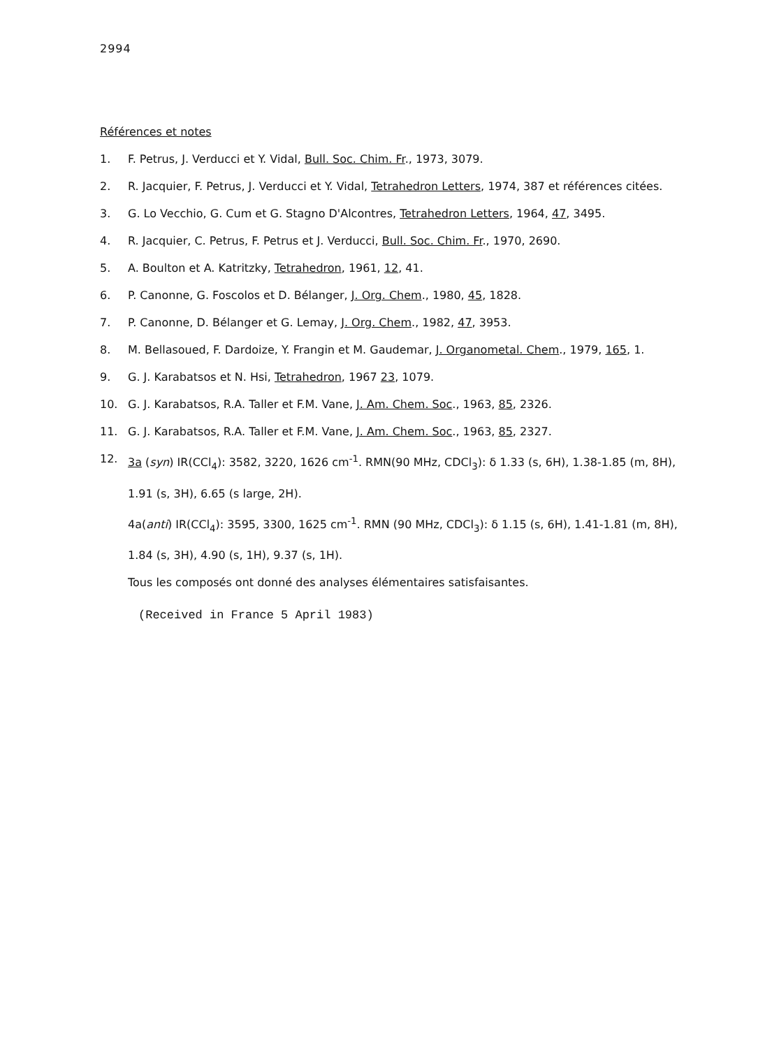2994
Références et notes
1. F. Petrus, J. Verducci et Y. Vidal, Bull. Soc. Chim. Fr., 1973, 3079.
2. R. Jacquier, F. Petrus, J. Verducci et Y. Vidal, Tetrahedron Letters, 1974, 387 et références citées.
3. G. Lo Vecchio, G. Cum et G. Stagno D'Alcontres, Tetrahedron Letters, 1964, 47, 3495.
4. R. Jacquier, C. Petrus, F. Petrus et J. Verducci, Bull. Soc. Chim. Fr., 1970, 2690.
5. A. Boulton et A. Katritzky, Tetrahedron, 1961, 12, 41.
6. P. Canonne, G. Foscolos et D. Bélanger, J. Org. Chem., 1980, 45, 1828.
7. P. Canonne, D. Bélanger et G. Lemay, J. Org. Chem., 1982, 47, 3953.
8. M. Bellasoued, F. Dardoize, Y. Frangin et M. Gaudemar, J. Organometal. Chem., 1979, 165, 1.
9. G. J. Karabatsos et N. Hsi, Tetrahedron, 1967 23, 1079.
10. G. J. Karabatsos, R.A. Taller et F.M. Vane, J. Am. Chem. Soc., 1963, 85, 2326.
11. G. J. Karabatsos, R.A. Taller et F.M. Vane, J. Am. Chem. Soc., 1963, 85, 2327.
12. 3a (syn) IR(CCl<sub>4</sub>): 3582, 3220, 1626 cm<sup>-1</sup>. RMN(90 MHz, CDCl<sub>3</sub>): δ 1.33 (s, 6H), 1.38-1.85 (m, 8H), 1.91 (s, 3H), 6.65 (s large, 2H).
4a(anti) IR(CCl<sub>4</sub>): 3595, 3300, 1625 cm<sup>-1</sup>. RMN (90 MHz, CDCl<sub>3</sub>): δ 1.15 (s, 6H), 1.41-1.81 (m, 8H), 1.84 (s, 3H), 4.90 (s, 1H), 9.37 (s, 1H).
Tous les composés ont donné des analyses élémentaires satisfaisantes.
(Received in France 5 April 1983)